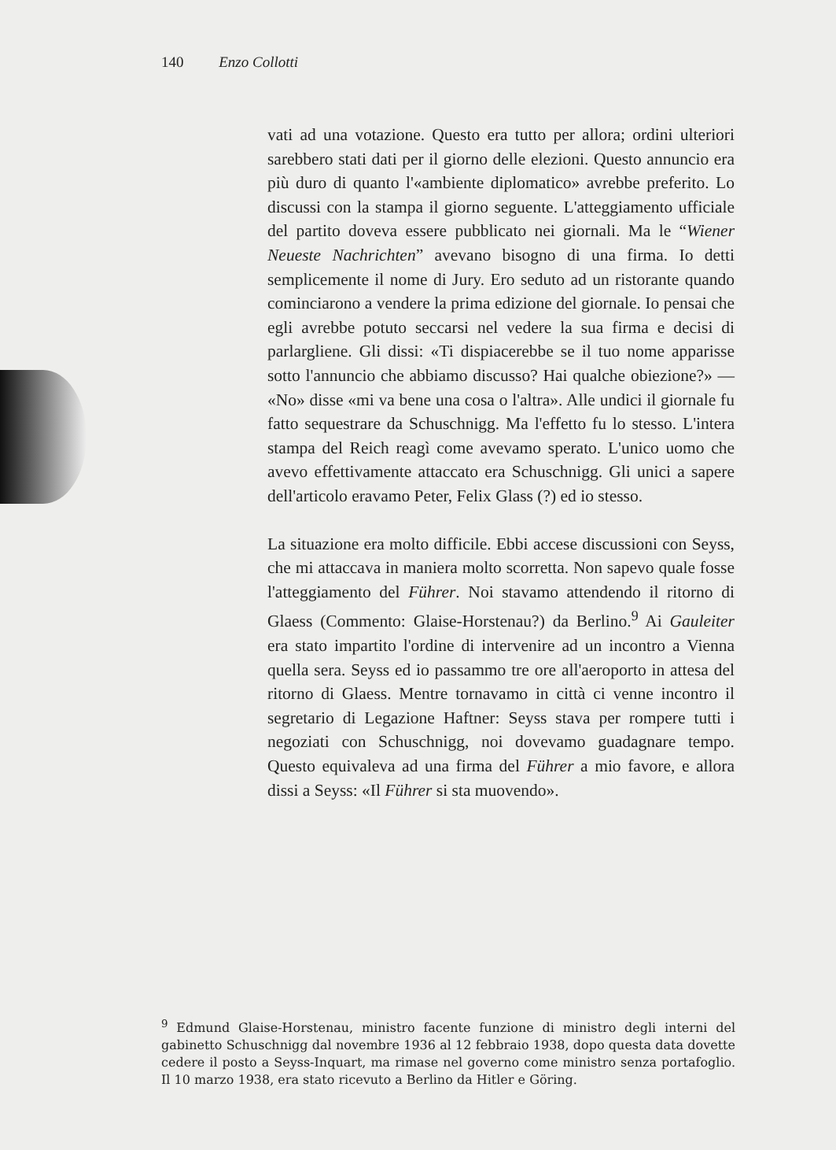140 Enzo Collotti
vati ad una votazione. Questo era tutto per allora; ordini ulteriori sarebbero stati dati per il giorno delle elezioni. Questo annuncio era più duro di quanto l'«ambiente diplomatico» avrebbe preferito. Lo discussi con la stampa il giorno seguente. L'atteggiamento ufficiale del partito doveva essere pubblicato nei giornali. Ma le “Wiener Neueste Nachrichten” avevano bisogno di una firma. Io detti semplicemente il nome di Jury. Ero seduto ad un ristorante quando cominciarono a vendere la prima edizione del giornale. Io pensai che egli avrebbe potuto seccarsi nel vedere la sua firma e decisi di parlargliene. Gli dissi: «Ti dispiacerebbe se il tuo nome apparisse sotto l'annuncio che abbiamo discusso? Hai qualche obiezione?» — «No» disse «mi va bene una cosa o l'altra». Alle undici il giornale fu fatto sequestrare da Schuschnigg. Ma l'effetto fu lo stesso. L'intera stampa del Reich reagì come avevamo sperato. L'unico uomo che avevo effettivamente attaccato era Schuschnigg. Gli unici a sapere dell'articolo eravamo Peter, Felix Glass (?) ed io stesso.
La situazione era molto difficile. Ebbi accese discussioni con Seyss, che mi attaccava in maniera molto scorretta. Non sapevo quale fosse l'atteggiamento del Führer. Noi stavamo attendendo il ritorno di Glaess (Commento: Glaise-Horstenau?) da Berlino.<sup>9</sup> Ai Gauleiter era stato impartito l'ordine di intervenire ad un incontro a Vienna quella sera. Seyss ed io passammo tre ore all'aeroporto in attesa del ritorno di Glaess. Mentre tornavamo in città ci venne incontro il segretario di Legazione Haftner: Seyss stava per rompere tutti i negoziati con Schuschnigg, noi dovevamo guadagnare tempo. Questo equivaleva ad una firma del Führer a mio favore, e allora dissi a Seyss: «Il Führer si sta muovendo».
<sup>9</sup> Edmund Glaise-Horstenau, ministro facente funzione di ministro degli interni del gabinetto Schuschnigg dal novembre 1936 al 12 febbraio 1938, dopo questa data dovette cedere il posto a Seyss-Inquart, ma rimase nel governo come ministro senza portafoglio. Il 10 marzo 1938, era stato ricevuto a Berlino da Hitler e Göring.